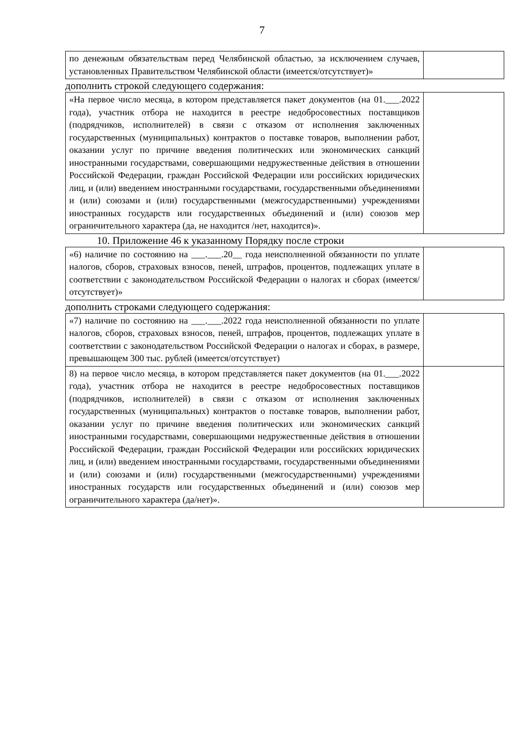7
| по денежным обязательствам перед Челябинской областью, за исключением случаев, установленных Правительством Челябинской области (имеется/отсутствует)» | |
дополнить строкой следующего содержания:
| «На первое число месяца, в котором представляется пакет документов (на 01.___.2022 года), участник отбора не находится в реестре недобросовестных поставщиков (подрядчиков, исполнителей) в связи с отказом от исполнения заключенных государственных (муниципальных) контрактов о поставке товаров, выполнении работ, оказании услуг по причине введения политических или экономических санкций иностранными государствами, совершающими недружественные действия в отношении Российской Федерации, граждан Российской Федерации или российских юридических лиц, и (или) введением иностранными государствами, государственными объединениями и (или) союзами и (или) государственными (межгосударственными) учреждениями иностранных государств или государственных объединений и (или) союзов мер ограничительного характера (да, не находится /нет, находится)». | |
10. Приложение 46 к указанному Порядку после строки
| «6) наличие по состоянию на ___.___.20__ года неисполненной обязанности по уплате налогов, сборов, страховых взносов, пеней, штрафов, процентов, подлежащих уплате в соответствии с законодательством Российской Федерации о налогах и сборах (имеется/отсутствует)» | |
дополнить строками следующего содержания:
| «7) наличие по состоянию на ___.___.2022 года неисполненной обязанности по уплате налогов, сборов, страховых взносов, пеней, штрафов, процентов, подлежащих уплате в соответствии с законодательством Российской Федерации о налогах и сборах, в размере, превышающем 300 тыс. рублей (имеется/отсутствует) | |
| 8) на первое число месяца, в котором представляется пакет документов (на 01.___.2022 года), участник отбора не находится в реестре недобросовестных поставщиков (подрядчиков, исполнителей) в связи с отказом от исполнения заключенных государственных (муниципальных) контрактов о поставке товаров, выполнении работ, оказании услуг по причине введения политических или экономических санкций иностранными государствами, совершающими недружественные действия в отношении Российской Федерации, граждан Российской Федерации или российских юридических лиц, и (или) введением иностранными государствами, государственными объединениями и (или) союзами и (или) государственными (межгосударственными) учреждениями иностранных государств или государственных объединений и (или) союзов мер ограничительного характера (да/нет)». | |